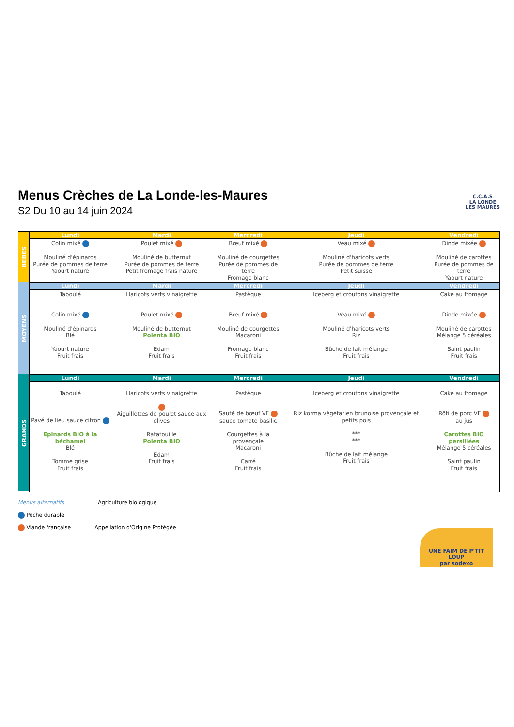Menus Crèches de La Londe-les-Maures
S2 Du 10 au 14 juin 2024
C.C.A.S
LA LONDE
LES MAURES
| BEBES | Lundi | Mardi | Mercredi | Jeudi | Vendredi |
| | Colin mixé Mouliné d'épinards Purée de pommes de terre Yaourt nature | Poulet mixé Mouliné de butternut Purée de pommes de terre Petit fromage frais nature | Bœuf mixé Mouliné de courgettes Purée de pommes de terre Fromage blanc | Veau mixé Mouliné d'haricots verts Purée de pommes de terre Petit suisse | Dinde mixée Mouliné de carottes Purée de pommes de terre Yaourt nature |
| MOYENS | Lundi | Mardi | Mercredi | Jeudi | Vendredi |
| | Taboulé Colin mixé Mouliné d'épinards Blé Yaourt nature Fruit frais | Haricots verts vinaigrette Poulet mixé Mouliné de butternut Polenta BIO Edam Fruit frais | Pastèque Bœuf mixé Mouliné de courgettes Macaroni Fromage blanc Fruit frais | Iceberg et croutons vinaigrette Veau mixé Mouliné d'haricots verts Riz Bûche de lait mélange Fruit frais | Cake au fromage Dinde mixée Mouliné de carottes Mélange 5 céréales Saint paulin Fruit frais |
| GRANDS | Lundi | Mardi | Mercredi | Jeudi | Vendredi |
| | Taboulé Pavé de lieu sauce citron Epinards BIO à la béchamel Blé Tomme grise Fruit frais | Haricots verts vinaigrette Aiguillettes de poulet sauce aux olives Ratatouille Polenta BIO Edam Fruit frais | Pastèque Sauté de bœuf VF sauce tomate basilic Courgettes à la provençale Macaroni Carré Fruit frais | Iceberg et croutons vinaigrette Riz korma végétarien brunoise provençale et petits pois *** *** Bûche de lait mélange Fruit frais | Cake au fromage Rôti de porc VF au jus Carottes BIO persillées Mélange 5 céréales Saint paulin Fruit frais |
Menus alternatifs Agriculture biologique
Pêche durable
Viande française Appellation d'Origine Protégée
UNE FAIM DE P'TIT LOUP
par sodexo